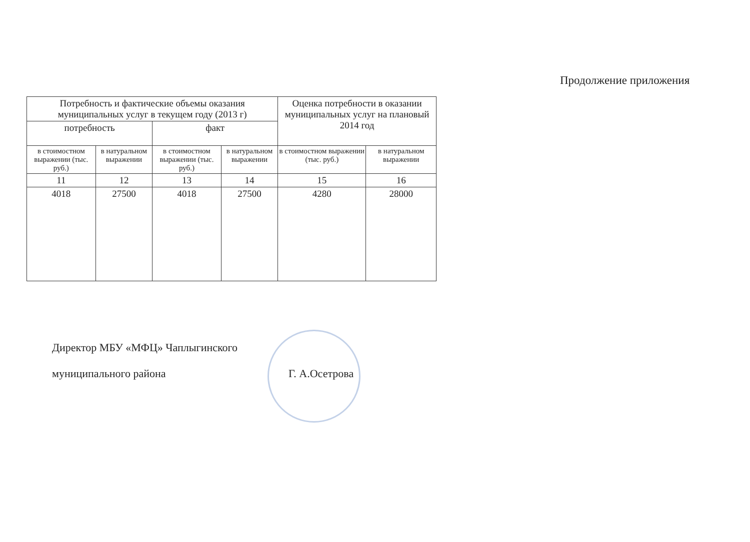Продолжение приложения
| Потребность и фактические объемы оказания муниципальных услуг в текущем году (2013 г) | | | | Оценка потребности в оказании муниципальных услуг на плановый 2014 год | |
| --- | --- | --- | --- | --- | --- |
| потребность | | факт | | | |
| в стоимостном выражении (тыс. руб.) | в натуральном выражении | в стоимостном выражении (тыс. руб.) | в натуральном выражении | в стоимостном выражении (тыс. руб.) | в натуральном выражении |
| 11 | 12 | 13 | 14 | 15 | 16 |
| 4018 | 27500 | 4018 | 27500 | 4280 | 28000 |
Директор МБУ «МФЦ» Чаплыгинского
муниципального района Г. А.Осетрова